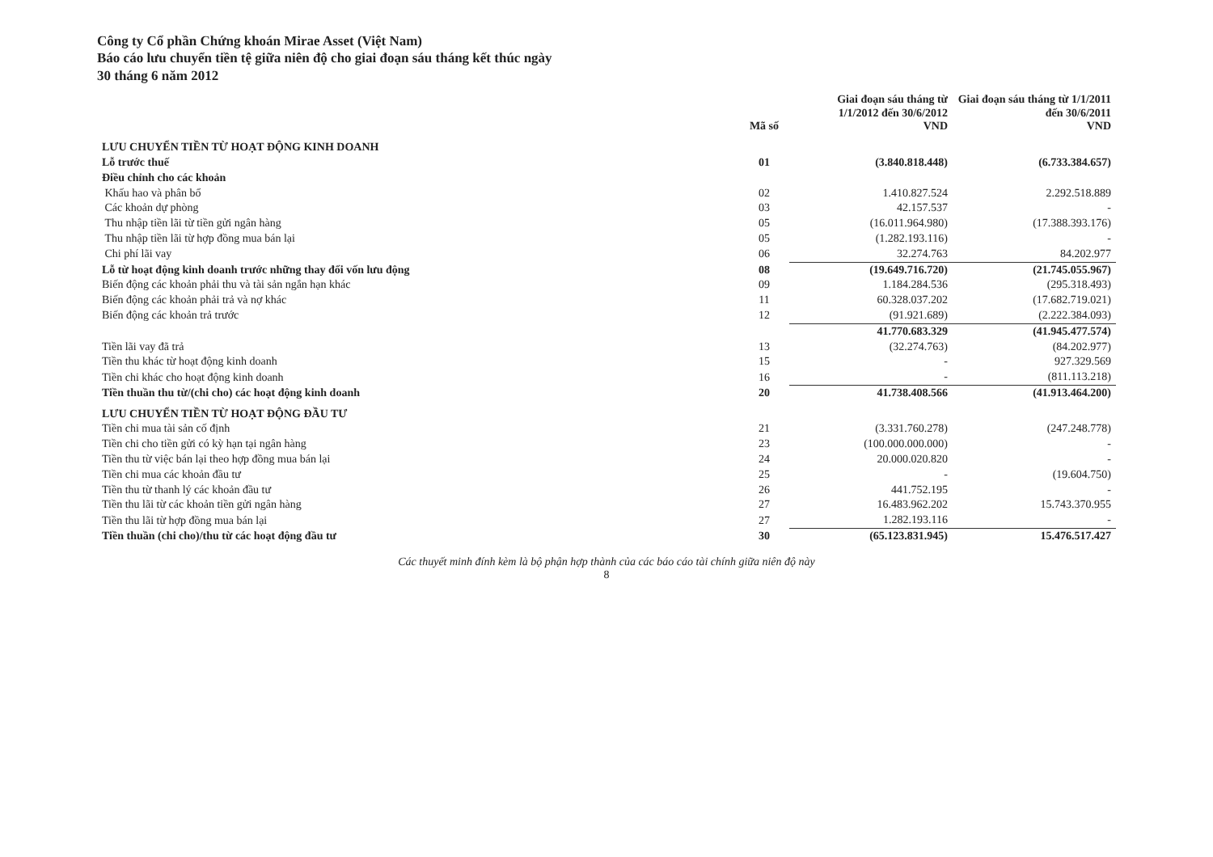Công ty Cổ phần Chứng khoán Mirae Asset (Việt Nam)
Báo cáo lưu chuyển tiền tệ giữa niên độ cho giai đoạn sáu tháng kết thúc ngày
30 tháng 6 năm 2012
| | Mã số | Giai đoạn sáu tháng từ 1/1/2012 đến 30/6/2012 VND | Giai đoạn sáu tháng từ 1/1/2011 đến 30/6/2011 VND |
| --- | --- | --- | --- |
| LƯU CHUYỂN TIỀN TỪ HOẠT ĐỘNG KINH DOANH | | | |
| Lỗ trước thuế | 01 | (3.840.818.448) | (6.733.384.657) |
| Điều chỉnh cho các khoản | | | |
| Khấu hao và phân bổ | 02 | 1.410.827.524 | 2.292.518.889 |
| Các khoản dự phòng | 03 | 42.157.537 | - |
| Thu nhập tiền lãi từ tiền gửi ngân hàng | 05 | (16.011.964.980) | (17.388.393.176) |
| Thu nhập tiền lãi từ hợp đồng mua bán lại | 05 | (1.282.193.116) | - |
| Chi phí lãi vay | 06 | 32.274.763 | 84.202.977 |
| Lỗ từ hoạt động kinh doanh trước những thay đổi vốn lưu động | 08 | (19.649.716.720) | (21.745.055.967) |
| Biến động các khoản phải thu và tài sản ngắn hạn khác | 09 | 1.184.284.536 | (295.318.493) |
| Biến động các khoản phải trả và nợ khác | 11 | 60.328.037.202 | (17.682.719.021) |
| Biến động các khoản trả trước | 12 | (91.921.689) | (2.222.384.093) |
| | | 41.770.683.329 | (41.945.477.574) |
| Tiền lãi vay đã trả | 13 | (32.274.763) | (84.202.977) |
| Tiền thu khác từ hoạt động kinh doanh | 15 | - | 927.329.569 |
| Tiền chi khác cho hoạt động kinh doanh | 16 | - | (811.113.218) |
| Tiền thuần thu từ/(chi cho) các hoạt động kinh doanh | 20 | 41.738.408.566 | (41.913.464.200) |
| LƯU CHUYỂN TIỀN TỪ HOẠT ĐỘNG ĐẦU TƯ | | | |
| Tiền chi mua tài sản cố định | 21 | (3.331.760.278) | (247.248.778) |
| Tiền chi cho tiền gửi có kỳ hạn tại ngân hàng | 23 | (100.000.000.000) | - |
| Tiền thu từ việc bán lại theo hợp đồng mua bán lại | 24 | 20.000.020.820 | - |
| Tiền chi mua các khoản đầu tư | 25 | - | (19.604.750) |
| Tiền thu từ thanh lý các khoản đầu tư | 26 | 441.752.195 | - |
| Tiền thu lãi từ các khoản tiền gửi ngân hàng | 27 | 16.483.962.202 | 15.743.370.955 |
| Tiền thu lãi từ hợp đồng mua bán lại | 27 | 1.282.193.116 | - |
| Tiền thuần (chi cho)/thu từ các hoạt động đầu tư | 30 | (65.123.831.945) | 15.476.517.427 |
Các thuyết minh đính kèm là bộ phận hợp thành của các báo cáo tài chính giữa niên độ này
8